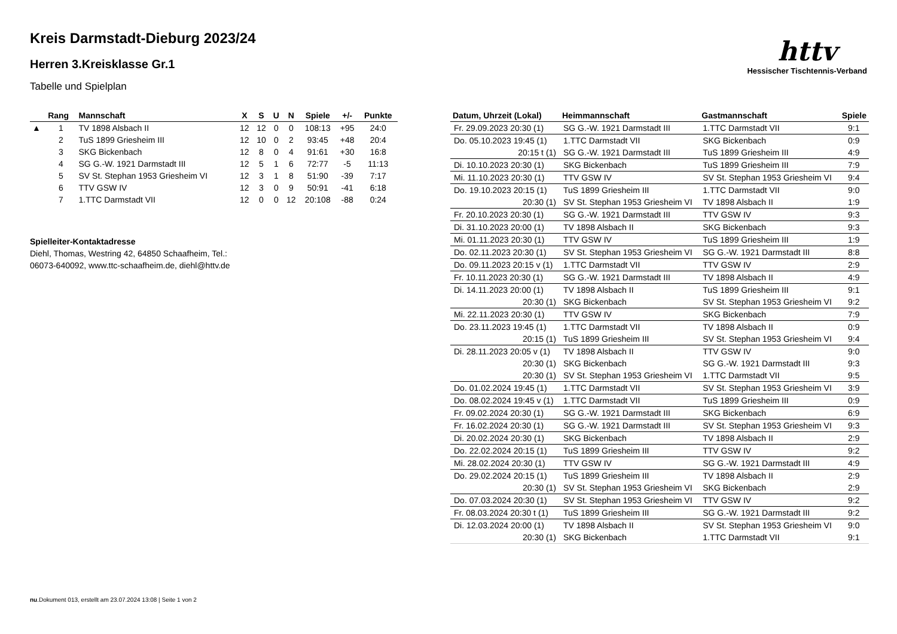httv
Hessischer Tischtennis-Verband
Kreis Darmstadt-Dieburg 2023/24
Herren 3.Kreisklasse Gr.1
Tabelle und Spielplan
| | Rang | Mannschaft | X | S | U | N | Spiele | +/- | Punkte |
| --- | --- | --- | --- | --- | --- | --- | --- | --- | --- |
| ▲ | 1 | TV 1898 Alsbach II | 12 | 12 | 0 | 0 | 108:13 | +95 | 24:0 |
| | 2 | TuS 1899 Griesheim III | 12 | 10 | 0 | 2 | 93:45 | +48 | 20:4 |
| | 3 | SKG Bickenbach | 12 | 8 | 0 | 4 | 91:61 | +30 | 16:8 |
| | 4 | SG G.-W. 1921 Darmstadt III | 12 | 5 | 1 | 6 | 72:77 | -5 | 11:13 |
| | 5 | SV St. Stephan 1953 Griesheim VI | 12 | 3 | 1 | 8 | 51:90 | -39 | 7:17 |
| | 6 | TTV GSW IV | 12 | 3 | 0 | 9 | 50:91 | -41 | 6:18 |
| | 7 | 1.TTC Darmstadt VII | 12 | 0 | 0 | 12 | 20:108 | -88 | 0:24 |
Spielleiter-Kontaktadresse
Diehl, Thomas, Westring 42, 64850 Schaafheim, Tel.:
06073-640092, www.ttc-schaafheim.de, diehl@httv.de
| Datum, Uhrzeit (Lokal) | Heimmannschaft | Gastmannschaft | Spiele |
| --- | --- | --- | --- |
| Fr. 29.09.2023 20:30 (1) | SG G.-W. 1921 Darmstadt III | 1.TTC Darmstadt VII | 9:1 |
| Do. 05.10.2023 19:45 (1) | 1.TTC Darmstadt VII | SKG Bickenbach | 0:9 |
| 20:15 t (1) | SG G.-W. 1921 Darmstadt III | TuS 1899 Griesheim III | 4:9 |
| Di. 10.10.2023 20:30 (1) | SKG Bickenbach | TuS 1899 Griesheim III | 7:9 |
| Mi. 11.10.2023 20:30 (1) | TTV GSW IV | SV St. Stephan 1953 Griesheim VI | 9:4 |
| Do. 19.10.2023 20:15 (1) | TuS 1899 Griesheim III | 1.TTC Darmstadt VII | 9:0 |
| 20:30 (1) | SV St. Stephan 1953 Griesheim VI | TV 1898 Alsbach II | 1:9 |
| Fr. 20.10.2023 20:30 (1) | SG G.-W. 1921 Darmstadt III | TTV GSW IV | 9:3 |
| Di. 31.10.2023 20:00 (1) | TV 1898 Alsbach II | SKG Bickenbach | 9:3 |
| Mi. 01.11.2023 20:30 (1) | TTV GSW IV | TuS 1899 Griesheim III | 1:9 |
| Do. 02.11.2023 20:30 (1) | SV St. Stephan 1953 Griesheim VI | SG G.-W. 1921 Darmstadt III | 8:8 |
| Do. 09.11.2023 20:15 v (1) | 1.TTC Darmstadt VII | TTV GSW IV | 2:9 |
| Fr. 10.11.2023 20:30 (1) | SG G.-W. 1921 Darmstadt III | TV 1898 Alsbach II | 4:9 |
| Di. 14.11.2023 20:00 (1) | TV 1898 Alsbach II | TuS 1899 Griesheim III | 9:1 |
| 20:30 (1) | SKG Bickenbach | SV St. Stephan 1953 Griesheim VI | 9:2 |
| Mi. 22.11.2023 20:30 (1) | TTV GSW IV | SKG Bickenbach | 7:9 |
| Do. 23.11.2023 19:45 (1) | 1.TTC Darmstadt VII | TV 1898 Alsbach II | 0:9 |
| 20:15 (1) | TuS 1899 Griesheim III | SV St. Stephan 1953 Griesheim VI | 9:4 |
| Di. 28.11.2023 20:05 v (1) | TV 1898 Alsbach II | TTV GSW IV | 9:0 |
| 20:30 (1) | SKG Bickenbach | SG G.-W. 1921 Darmstadt III | 9:3 |
| 20:30 (1) | SV St. Stephan 1953 Griesheim VI | 1.TTC Darmstadt VII | 9:5 |
| Do. 01.02.2024 19:45 (1) | 1.TTC Darmstadt VII | SV St. Stephan 1953 Griesheim VI | 3:9 |
| Do. 08.02.2024 19:45 v (1) | 1.TTC Darmstadt VII | TuS 1899 Griesheim III | 0:9 |
| Fr. 09.02.2024 20:30 (1) | SG G.-W. 1921 Darmstadt III | SKG Bickenbach | 6:9 |
| Fr. 16.02.2024 20:30 (1) | SG G.-W. 1921 Darmstadt III | SV St. Stephan 1953 Griesheim VI | 9:3 |
| Di. 20.02.2024 20:30 (1) | SKG Bickenbach | TV 1898 Alsbach II | 2:9 |
| Do. 22.02.2024 20:15 (1) | TuS 1899 Griesheim III | TTV GSW IV | 9:2 |
| Mi. 28.02.2024 20:30 (1) | TTV GSW IV | SG G.-W. 1921 Darmstadt III | 4:9 |
| Do. 29.02.2024 20:15 (1) | TuS 1899 Griesheim III | TV 1898 Alsbach II | 2:9 |
| 20:30 (1) | SV St. Stephan 1953 Griesheim VI | SKG Bickenbach | 2:9 |
| Do. 07.03.2024 20:30 (1) | SV St. Stephan 1953 Griesheim VI | TTV GSW IV | 9:2 |
| Fr. 08.03.2024 20:30 t (1) | TuS 1899 Griesheim III | SG G.-W. 1921 Darmstadt III | 9:2 |
| Di. 12.03.2024 20:00 (1) | TV 1898 Alsbach II | SV St. Stephan 1953 Griesheim VI | 9:0 |
| 20:30 (1) | SKG Bickenbach | 1.TTC Darmstadt VII | 9:1 |
nu.Dokument 013, erstellt am 23.07.2024 13:08 | Seite 1 von 2